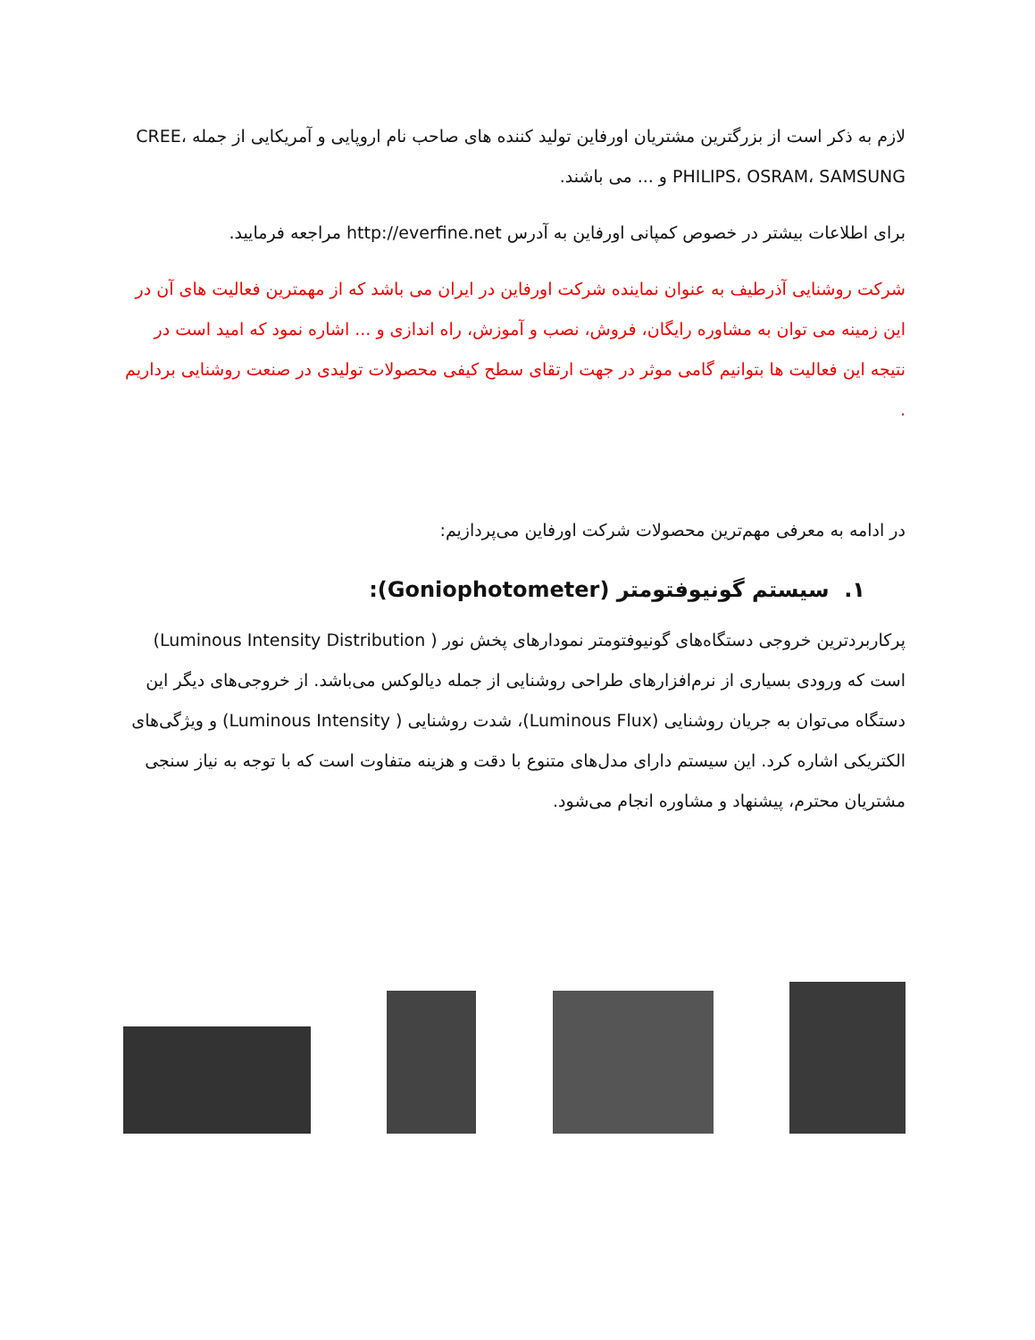لازم به ذکر است از بزرگترین مشتریان اورفاین تولید کننده های صاحب نام اروپایی و آمریکایی از جمله CREE، PHILIPS، OSRAM، SAMSUNG و ... می باشند.
برای اطلاعات بیشتر در خصوص کمپانی اورفاین به آدرس http://everfine.net مراجعه فرمایید.
شرکت روشنایی آذرطیف به عنوان نماینده شرکت اورفاین در ایران می باشد که از مهمترین فعالیت های آن در این زمینه می توان به مشاوره رایگان، فروش، نصب و آموزش، راه اندازی و ... اشاره نمود که امید است در نتیجه این فعالیت ها بتوانیم گامی موثر در جهت ارتقای سطح کیفی محصولات تولیدی در صنعت روشنایی برداریم .
در ادامه به معرفی مهم‌ترین محصولات شرکت اورفاین می‌پردازیم:
۱. سیستم گونیوفتومتر (Goniophotometer):
پرکاربردترین خروجی دستگاه‌های گونیوفتومتر نمودارهای پخش نور ( Luminous Intensity Distribution) است که ورودی بسیاری از نرم‌افزارهای طراحی روشنایی از جمله دیالوکس می‌باشد. از خروجی‌های دیگر این دستگاه می‌توان به جریان روشنایی (Luminous Flux)، شدت روشنایی ( Luminous Intensity) و ویژگی‌های الکتریکی اشاره کرد. این سیستم دارای مدل‌های متنوع با دقت و هزینه متفاوت است که با توجه به نیاز سنجی مشتریان محترم، پیشنهاد و مشاوره انجام می‌شود.